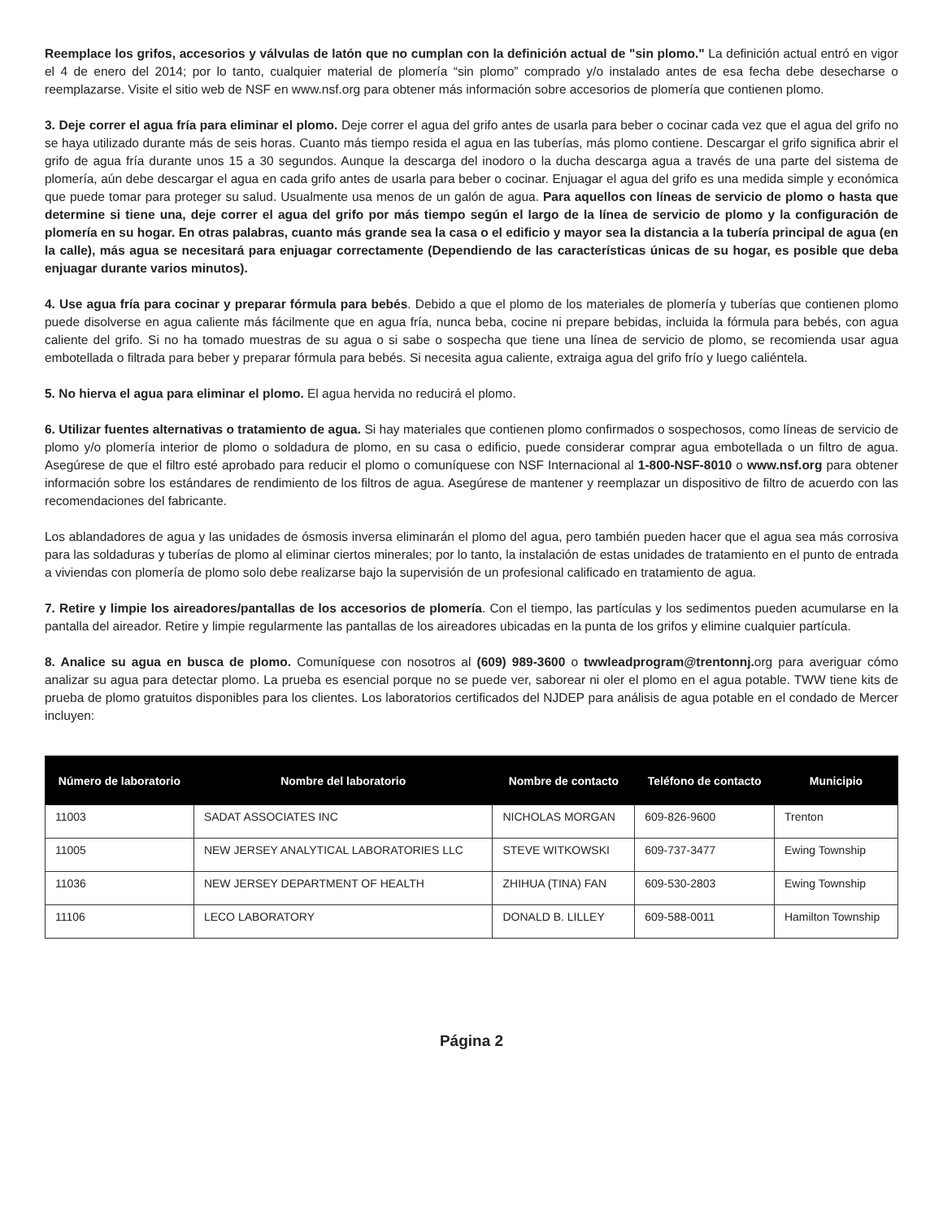Reemplace los grifos, accesorios y válvulas de latón que no cumplan con la definición actual de "sin plomo." La definición actual entró en vigor el 4 de enero del 2014; por lo tanto, cualquier material de plomería “sin plomo” comprado y/o instalado antes de esa fecha debe desecharse o reemplazarse. Visite el sitio web de NSF en www.nsf.org para obtener más información sobre accesorios de plomería que contienen plomo.
3. Deje correr el agua fría para eliminar el plomo. Deje correr el agua del grifo antes de usarla para beber o cocinar cada vez que el agua del grifo no se haya utilizado durante más de seis horas. Cuanto más tiempo resida el agua en las tuberías, más plomo contiene. Descargar el grifo significa abrir el grifo de agua fría durante unos 15 a 30 segundos. Aunque la descarga del inodoro o la ducha descarga agua a través de una parte del sistema de plomería, aún debe descargar el agua en cada grifo antes de usarla para beber o cocinar. Enjuagar el agua del grifo es una medida simple y económica que puede tomar para proteger su salud. Usualmente usa menos de un galón de agua. Para aquellos con líneas de servicio de plomo o hasta que determine si tiene una, deje correr el agua del grifo por más tiempo según el largo de la línea de servicio de plomo y la configuración de plomería en su hogar. En otras palabras, cuanto más grande sea la casa o el edificio y mayor sea la distancia a la tubería principal de agua (en la calle), más agua se necesitará para enjuagar correctamente (Dependiendo de las características únicas de su hogar, es posible que deba enjuagar durante varios minutos).
4. Use agua fría para cocinar y preparar fórmula para bebés. Debido a que el plomo de los materiales de plomería y tuberías que contienen plomo puede disolverse en agua caliente más fácilmente que en agua fría, nunca beba, cocine ni prepare bebidas, incluida la fórmula para bebés, con agua caliente del grifo. Si no ha tomado muestras de su agua o si sabe o sospecha que tiene una línea de servicio de plomo, se recomienda usar agua embotellada o filtrada para beber y preparar fórmula para bebés. Si necesita agua caliente, extraiga agua del grifo frío y luego caliéntela.
5. No hierva el agua para eliminar el plomo. El agua hervida no reducirá el plomo.
6. Utilizar fuentes alternativas o tratamiento de agua. Si hay materiales que contienen plomo confirmados o sospechosos, como líneas de servicio de plomo y/o plomería interior de plomo o soldadura de plomo, en su casa o edificio, puede considerar comprar agua embotellada o un filtro de agua. Asegúrese de que el filtro esté aprobado para reducir el plomo o comuníquese con NSF Internacional al 1-800-NSF-8010 o www.nsf.org para obtener información sobre los estándares de rendimiento de los filtros de agua. Asegúrese de mantener y reemplazar un dispositivo de filtro de acuerdo con las recomendaciones del fabricante.
Los ablandadores de agua y las unidades de ósmosis inversa eliminarán el plomo del agua, pero también pueden hacer que el agua sea más corrosiva para las soldaduras y tuberías de plomo al eliminar ciertos minerales; por lo tanto, la instalación de estas unidades de tratamiento en el punto de entrada a viviendas con plomería de plomo solo debe realizarse bajo la supervisión de un profesional calificado en tratamiento de agua.
7. Retire y limpie los aireadores/pantallas de los accesorios de plomería. Con el tiempo, las partículas y los sedimentos pueden acumularse en la pantalla del aireador. Retire y limpie regularmente las pantallas de los aireadores ubicadas en la punta de los grifos y elimine cualquier partícula.
8. Analice su agua en busca de plomo. Comuníquese con nosotros al (609) 989-3600 o twwleadprogram@trentonnj. org para averiguar cómo analizar su agua para detectar plomo. La prueba es esencial porque no se puede ver, saborear ni oler el plomo en el agua potable. TWW tiene kits de prueba de plomo gratuitos disponibles para los clientes. Los laboratorios certificados del NJDEP para análisis de agua potable en el condado de Mercer incluyen:
| Número de laboratorio | Nombre del laboratorio | Nombre de contacto | Teléfono de contacto | Municipio |
| --- | --- | --- | --- | --- |
| 11003 | SADAT ASSOCIATES INC | NICHOLAS MORGAN | 609-826-9600 | Trenton |
| 11005 | NEW JERSEY ANALYTICAL LABORATORIES LLC | STEVE WITKOWSKI | 609-737-3477 | Ewing Township |
| 11036 | NEW JERSEY DEPARTMENT OF HEALTH | ZHIHUA (TINA) FAN | 609-530-2803 | Ewing Township |
| 11106 | LECO LABORATORY | DONALD B. LILLEY | 609-588-0011 | Hamilton Township |
Página 2